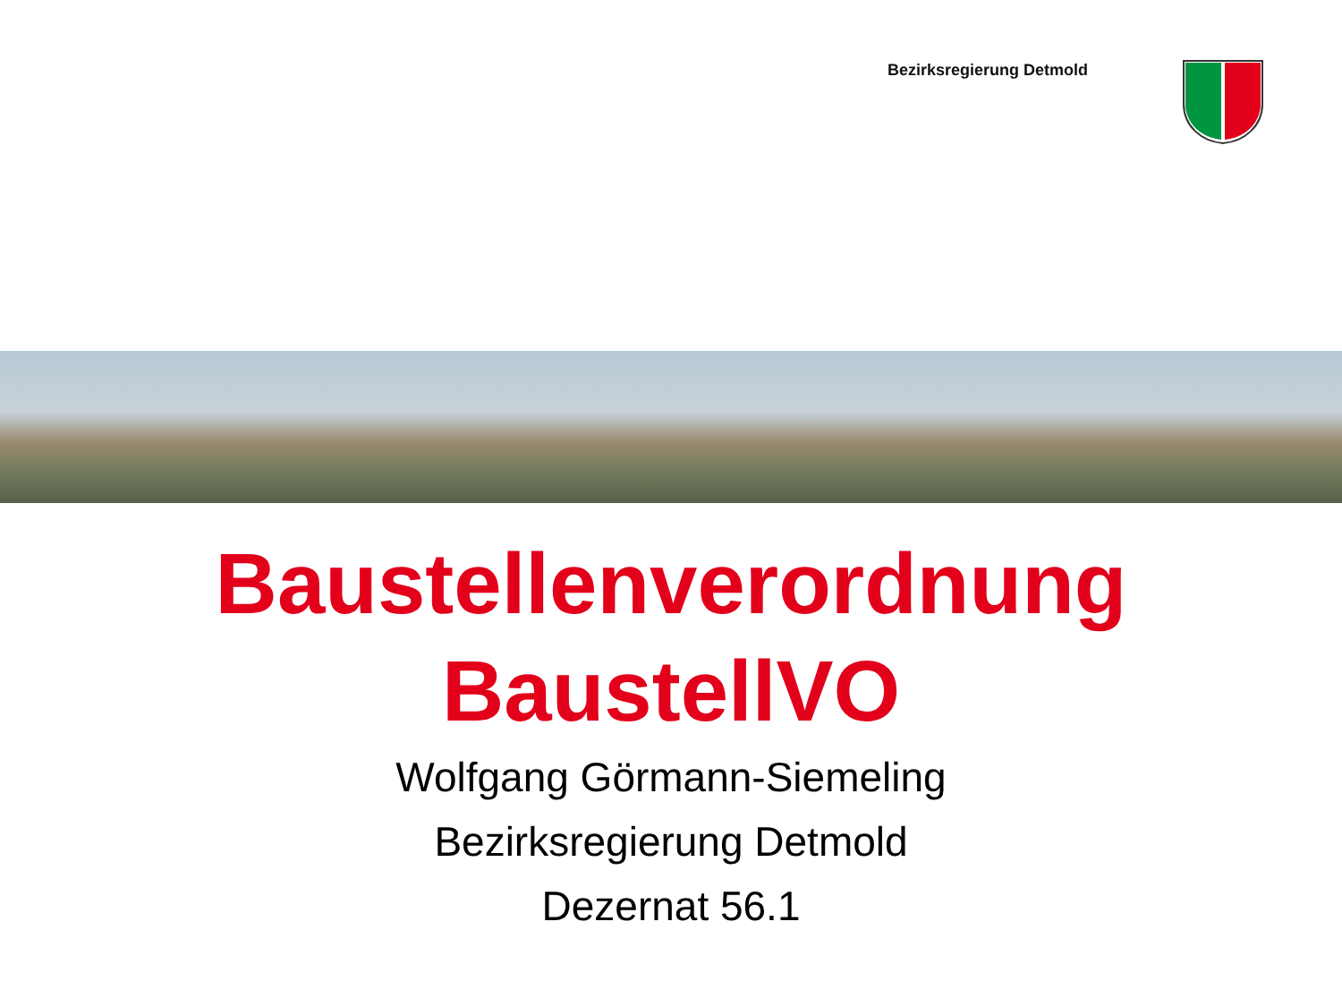Bezirksregierung Detmold
Baustellenverordnung
BaustellVO
Wolfgang Görmann-Siemeling
Bezirksregierung Detmold
Dezernat 56.1